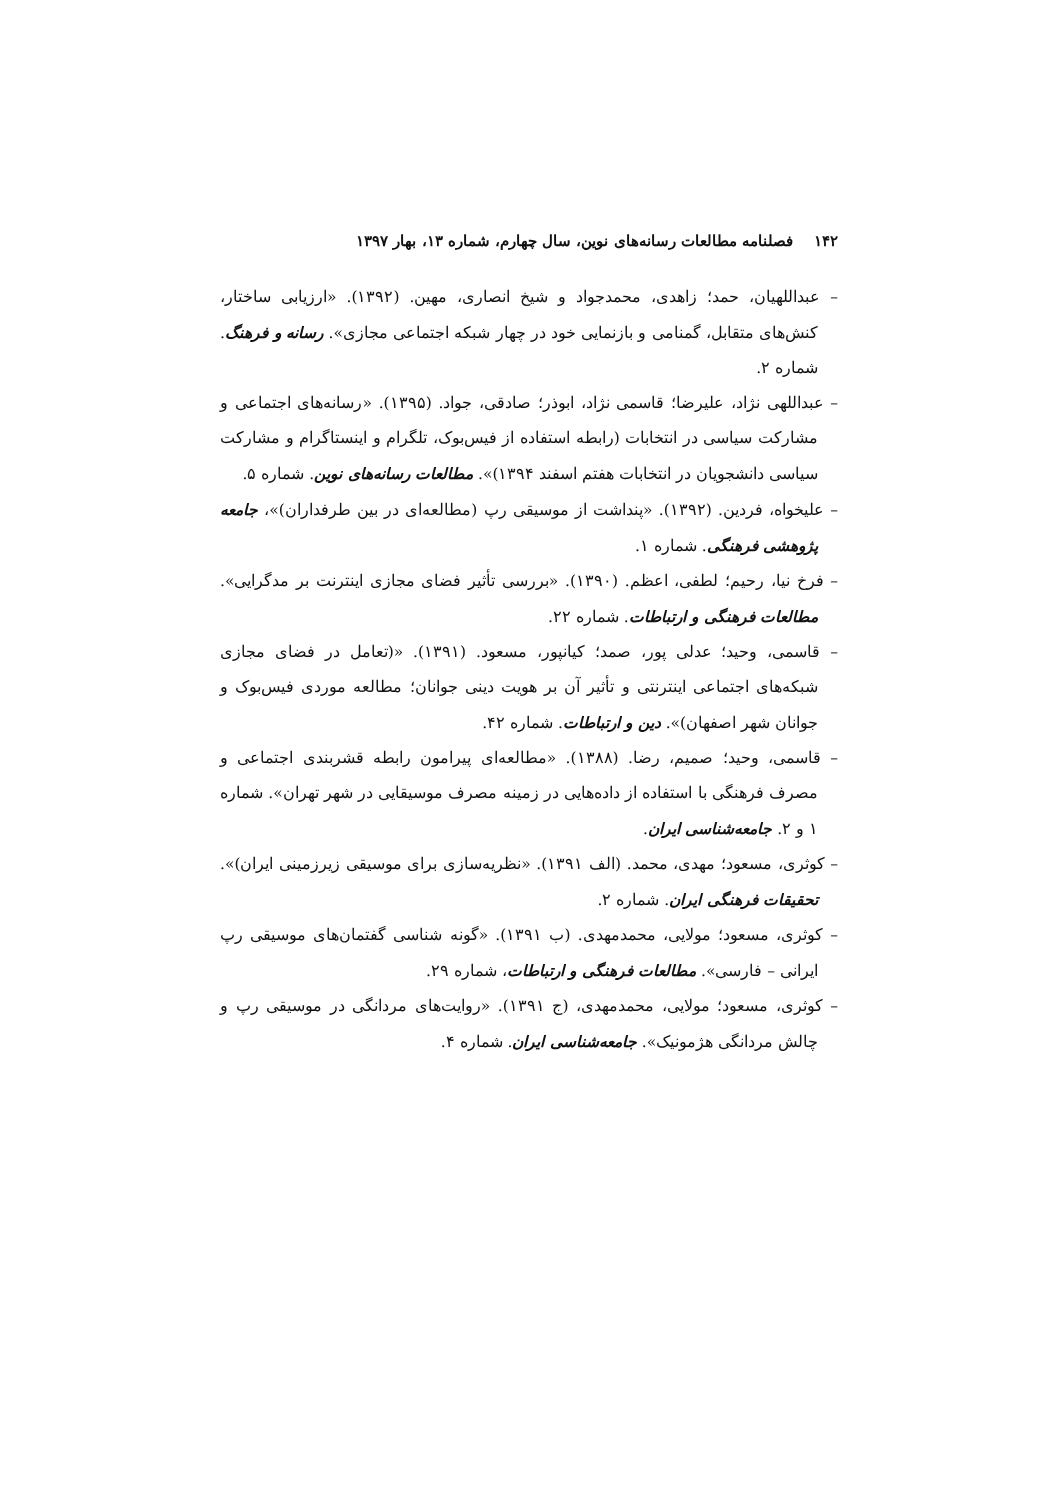۱۴۲ فصلنامه مطالعات رسانه‌های نوین، سال چهارم، شماره ۱۳، بهار ۱۳۹۷
– عبداللهیان، حمد؛ زاهدی، محمدجواد و شیخ انصاری، مهین. (۱۳۹۲). «ارزیابی ساختار، کنش‌های متقابل، گمنامی و بازنمایی خود در چهار شبکه اجتماعی مجازی». رسانه و فرهنگ. شماره ۲.
– عبداللهی نژاد، علیرضا؛ قاسمی نژاد، ابوذر؛ صادقی، جواد. (۱۳۹۵). «رسانه‌های اجتماعی و مشارکت سیاسی در انتخابات (رابطه استفاده از فیس‌بوک، تلگرام و اینستاگرام و مشارکت سیاسی دانشجویان در انتخابات هفتم اسفند ۱۳۹۴)». مطالعات رسانه‌های نوین. شماره ۵.
– علیخواه، فردین. (۱۳۹۲). «پنداشت از موسیقی رپ (مطالعه‌ای در بین طرفداران)»، جامعه پژوهشی فرهنگی. شماره ۱.
– فرخ نیا، رحیم؛ لطفی، اعظم. (۱۳۹۰). «بررسی تأثیر فضای مجازی اینترنت بر مدگرایی». مطالعات فرهنگی و ارتباطات. شماره ۲۲.
– قاسمی، وحید؛ عدلی پور، صمد؛ کیانپور، مسعود. (۱۳۹۱). «(تعامل در فضای مجازی شبکه‌های اجتماعی اینترنتی و تأثیر آن بر هویت دینی جوانان؛ مطالعه موردی فیس‌بوک و جوانان شهر اصفهان)». دین و ارتباطات. شماره ۴۲.
– قاسمی، وحید؛ صمیم، رضا. (۱۳۸۸). «مطالعه‌ای پیرامون رابطه قشربندی اجتماعی و مصرف فرهنگی با استفاده از داده‌هایی در زمینه مصرف موسیقایی در شهر تهران». شماره ۱ و ۲. جامعه‌شناسی ایران.
– کوثری، مسعود؛ مهدی، محمد. (الف ۱۳۹۱). «نظریه‌سازی برای موسیقی زیرزمینی ایران)». تحقیقات فرهنگی ایران. شماره ۲.
– کوثری، مسعود؛ مولایی، محمدمهدی. (ب ۱۳۹۱). «گونه شناسی گفتمان‌های موسیقی رپ ایرانی – فارسی». مطالعات فرهنگی و ارتباطات، شماره ۲۹.
– کوثری، مسعود؛ مولایی، محمدمهدی، (ج ۱۳۹۱). «روایت‌های مردانگی در موسیقی رپ و چالش مردانگی هژمونیک». جامعه‌شناسی ایران. شماره ۴.